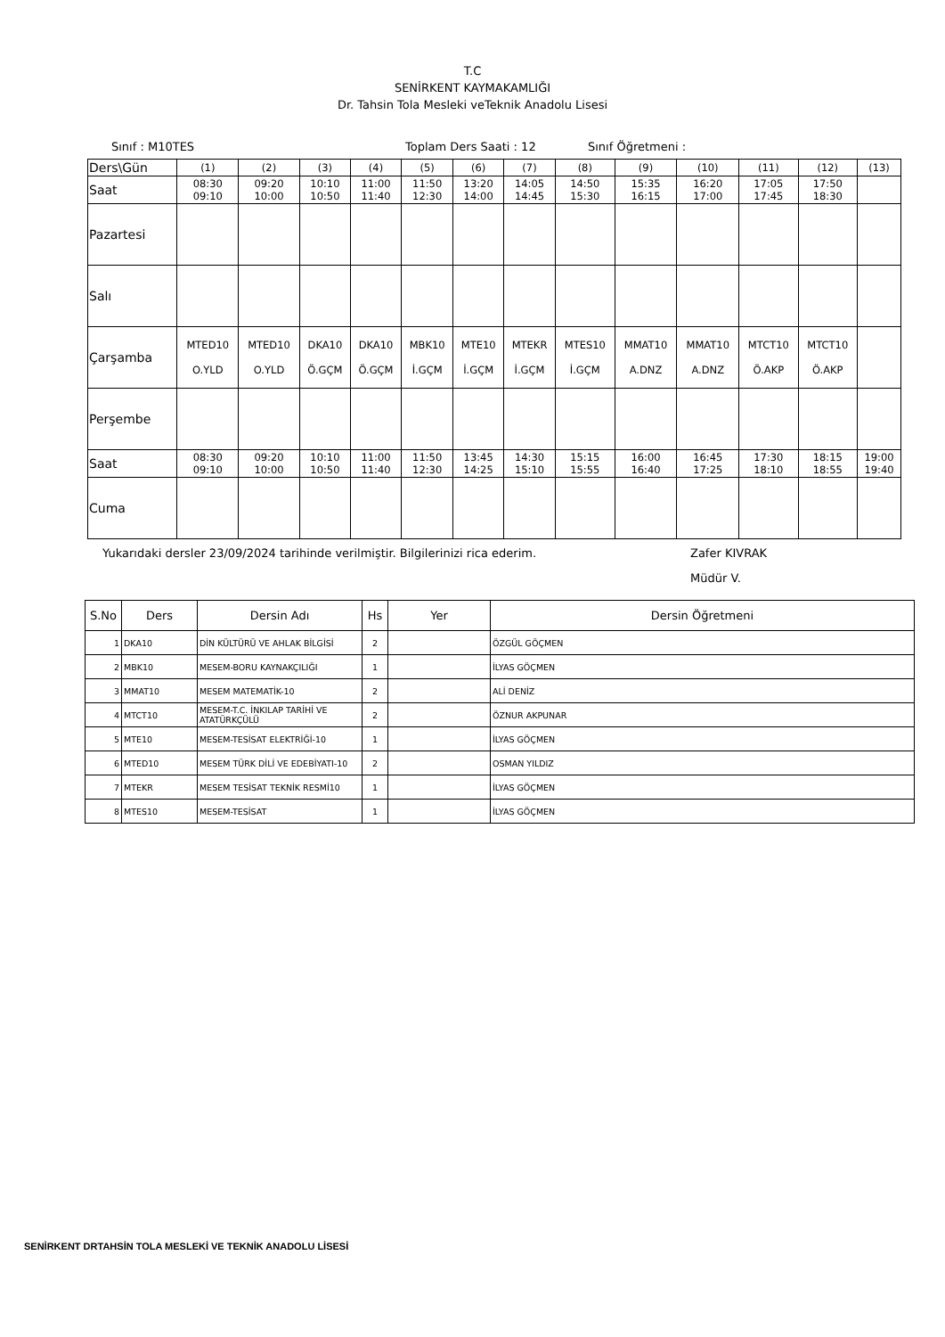T.C
SENİRKENT KAYMAKAMLIĞI
Dr. Tahsin Tola Mesleki veTeknik Anadolu Lisesi
Sınıf : M10TES Toplam Ders Saati : 12 Sınıf Öğretmeni :
| Ders\Gün | (1) | (2) | (3) | (4) | (5) | (6) | (7) | (8) | (9) | (10) | (11) | (12) | (13) |
| Saat | 08:30 09:10 | 09:20 10:00 | 10:10 10:50 | 11:00 11:40 | 11:50 12:30 | 13:20 14:00 | 14:05 14:45 | 14:50 15:30 | 15:35 16:15 | 16:20 17:00 | 17:05 17:45 | 17:50 18:30 | |
| Pazartesi | | | | | | | | | | | | | |
| Salı | | | | | | | | | | | | | |
| Çarşamba | MTED10 O.YLD | MTED10 O.YLD | DKA10 Ö.GÇM | DKA10 Ö.GÇM | MBK10 İ.GÇM | MTE10 İ.GÇM | MTEKR İ.GÇM | MTES10 İ.GÇM | MMAT10 A.DNZ | MMAT10 A.DNZ | MTCT10 Ö.AKP | MTCT10 Ö.AKP | |
| Perşembe | | | | | | | | | | | | | |
| Saat | 08:30 09:10 | 09:20 10:00 | 10:10 10:50 | 11:00 11:40 | 11:50 12:30 | 13:45 14:25 | 14:30 15:10 | 15:15 15:55 | 16:00 16:40 | 16:45 17:25 | 17:30 18:10 | 18:15 18:55 | 19:00 19:40 |
| Cuma | | | | | | | | | | | | | |
Yukarıdaki dersler 23/09/2024 tarihinde verilmiştir. Bilgilerinizi rica ederim. Zafer KIVRAK
Müdür V.
| S.No | Ders | Dersin Adı | Hs | Yer | Dersin Öğretmeni |
| --- | --- | --- | --- | --- | --- |
| 1 | DKA10 | DİN KÜLTÜRÜ VE AHLAK BİLGİSİ | 2 | | ÖZGÜL GÖÇMEN |
| 2 | MBK10 | MESEM-BORU KAYNAKÇILIĞI | 1 | | İLYAS GÖÇMEN |
| 3 | MMAT10 | MESEM MATEMATİK-10 | 2 | | ALİ DENİZ |
| 4 | MTCT10 | MESEM-T.C. İNKILAP TARİHİ VE ATATÜRKÇÜLÜ | 2 | | ÖZNUR AKPUNAR |
| 5 | MTE10 | MESEM-TESİSAT ELEKTRİĞİ-10 | 1 | | İLYAS GÖÇMEN |
| 6 | MTED10 | MESEM TÜRK DİLİ VE EDEBİYATI-10 | 2 | | OSMAN YILDIZ |
| 7 | MTEKR | MESEM TESİSAT TEKNİK RESMİ10 | 1 | | İLYAS GÖÇMEN |
| 8 | MTES10 | MESEM-TESİSAT | 1 | | İLYAS GÖÇMEN |
SENİRKENT DRTAHSİN TOLA MESLEKİ VE TEKNİK ANADOLU LİSESİ